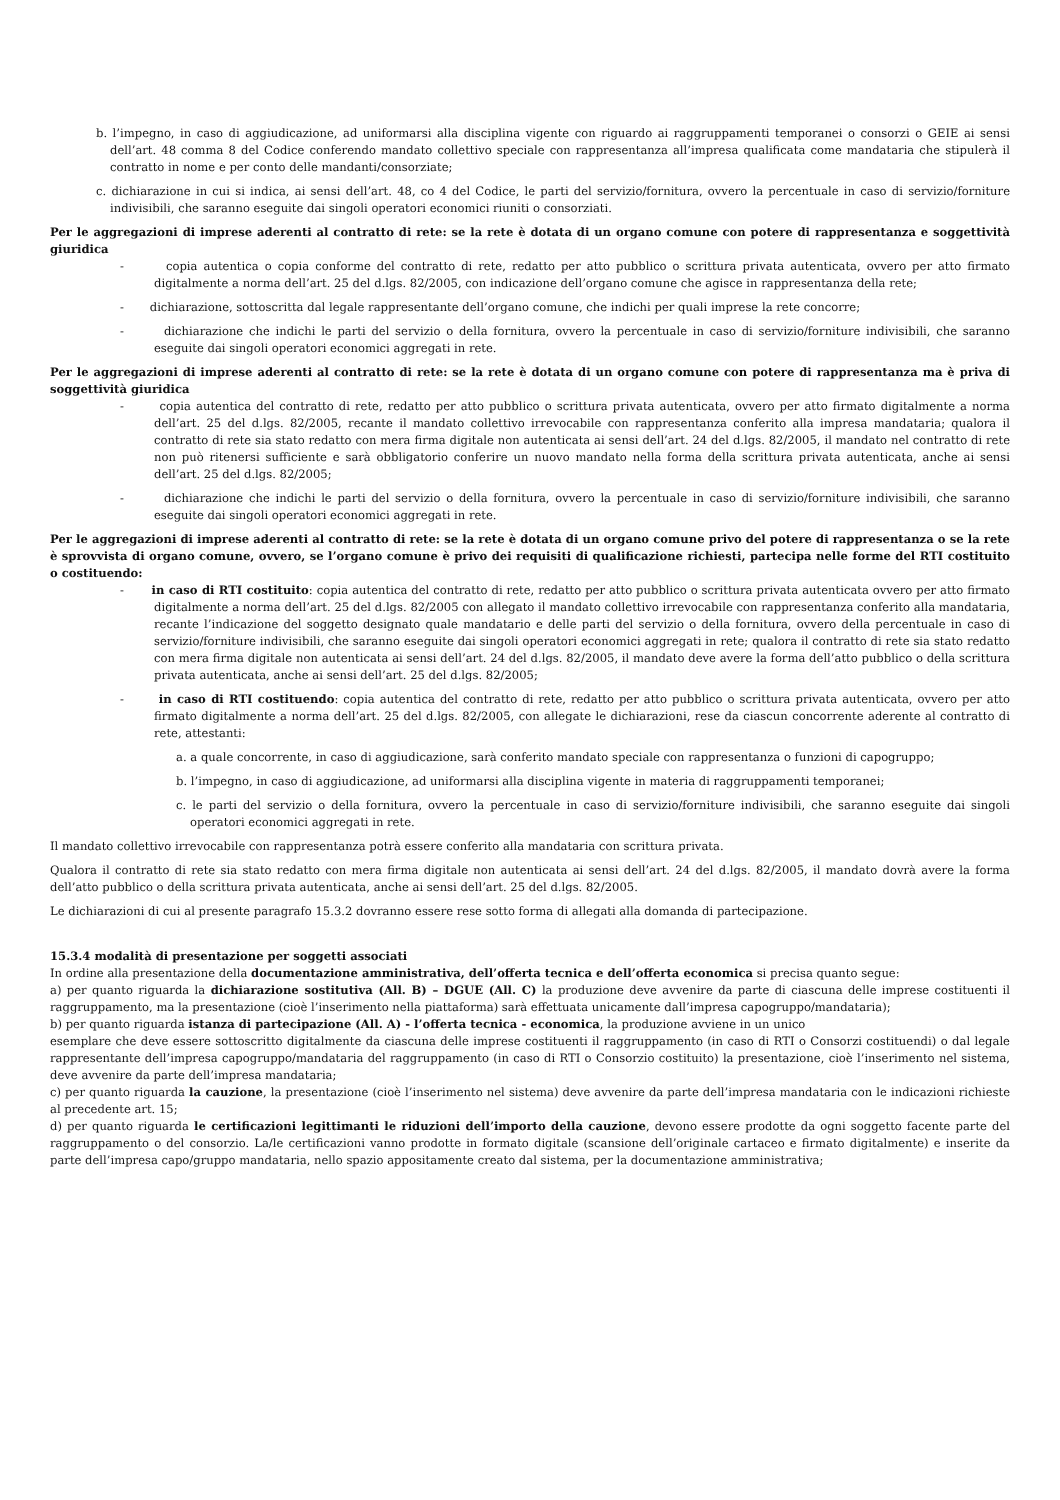b. l’impegno, in caso di aggiudicazione, ad uniformarsi alla disciplina vigente con riguardo ai raggruppamenti temporanei o consorzi o GEIE ai sensi dell’art. 48 comma 8 del Codice conferendo mandato collettivo speciale con rappresentanza all’impresa qualificata come mandataria che stipulerà il contratto in nome e per conto delle mandanti/consorziate;
c. dichiarazione in cui si indica, ai sensi dell’art. 48, co 4 del Codice, le parti del servizio/fornitura, ovvero la percentuale in caso di servizio/forniture indivisibili, che saranno eseguite dai singoli operatori economici riuniti o consorziati.
Per le aggregazioni di imprese aderenti al contratto di rete: se la rete è dotata di un organo comune con potere di rappresentanza e soggettività giuridica
- copia autentica o copia conforme del contratto di rete, redatto per atto pubblico o scrittura privata autenticata, ovvero per atto firmato digitalmente a norma dell’art. 25 del d.lgs. 82/2005, con indicazione dell’organo comune che agisce in rappresentanza della rete;
- dichiarazione, sottoscritta dal legale rappresentante dell’organo comune, che indichi per quali imprese la rete concorre;
- dichiarazione che indichi le parti del servizio o della fornitura, ovvero la percentuale in caso di servizio/forniture indivisibili, che saranno eseguite dai singoli operatori economici aggregati in rete.
Per le aggregazioni di imprese aderenti al contratto di rete: se la rete è dotata di un organo comune con potere di rappresentanza ma è priva di soggettività giuridica
- copia autentica del contratto di rete, redatto per atto pubblico o scrittura privata autenticata, ovvero per atto firmato digitalmente a norma dell’art. 25 del d.lgs. 82/2005, recante il mandato collettivo irrevocabile con rappresentanza conferito alla impresa mandataria; qualora il contratto di rete sia stato redatto con mera firma digitale non autenticata ai sensi dell’art. 24 del d.lgs. 82/2005, il mandato nel contratto di rete non può ritenersi sufficiente e sarà obbligatorio conferire un nuovo mandato nella forma della scrittura privata autenticata, anche ai sensi dell’art. 25 del d.lgs. 82/2005;
- dichiarazione che indichi le parti del servizio o della fornitura, ovvero la percentuale in caso di servizio/forniture indivisibili, che saranno eseguite dai singoli operatori economici aggregati in rete.
Per le aggregazioni di imprese aderenti al contratto di rete: se la rete è dotata di un organo comune privo del potere di rappresentanza o se la rete è sprovvista di organo comune, ovvero, se l’organo comune è privo dei requisiti di qualificazione richiesti, partecipa nelle forme del RTI costituito o costituendo:
- in caso di RTI costituito: copia autentica del contratto di rete, redatto per atto pubblico o scrittura privata autenticata ovvero per atto firmato digitalmente a norma dell’art. 25 del d.lgs. 82/2005 con allegato il mandato collettivo irrevocabile con rappresentanza conferito alla mandataria, recante l’indicazione del soggetto designato quale mandatario e delle parti del servizio o della fornitura, ovvero della percentuale in caso di servizio/forniture indivisibili, che saranno eseguite dai singoli operatori economici aggregati in rete; qualora il contratto di rete sia stato redatto con mera firma digitale non autenticata ai sensi dell’art. 24 del d.lgs. 82/2005, il mandato deve avere la forma dell’atto pubblico o della scrittura privata autenticata, anche ai sensi dell’art. 25 del d.lgs. 82/2005;
- in caso di RTI costituendo: copia autentica del contratto di rete, redatto per atto pubblico o scrittura privata autenticata, ovvero per atto firmato digitalmente a norma dell’art. 25 del d.lgs. 82/2005, con allegate le dichiarazioni, rese da ciascun concorrente aderente al contratto di rete, attestanti:
a. a quale concorrente, in caso di aggiudicazione, sarà conferito mandato speciale con rappresentanza o funzioni di capogruppo;
b. l’impegno, in caso di aggiudicazione, ad uniformarsi alla disciplina vigente in materia di raggruppamenti temporanei;
c. le parti del servizio o della fornitura, ovvero la percentuale in caso di servizio/forniture indivisibili, che saranno eseguite dai singoli operatori economici aggregati in rete.
Il mandato collettivo irrevocabile con rappresentanza potrà essere conferito alla mandataria con scrittura privata.
Qualora il contratto di rete sia stato redatto con mera firma digitale non autenticata ai sensi dell’art. 24 del d.lgs. 82/2005, il mandato dovrà avere la forma dell’atto pubblico o della scrittura privata autenticata, anche ai sensi dell’art. 25 del d.lgs. 82/2005.
Le dichiarazioni di cui al presente paragrafo 15.3.2 dovranno essere rese sotto forma di allegati alla domanda di partecipazione.
15.3.4 modalità di presentazione per soggetti associati
In ordine alla presentazione della documentazione amministrativa, dell’offerta tecnica e dell’offerta economica si precisa quanto segue:
a) per quanto riguarda la dichiarazione sostitutiva (All. B) – DGUE (All. C) la produzione deve avvenire da parte di ciascuna delle imprese costituenti il raggruppamento, ma la presentazione (cioè l’inserimento nella piattaforma) sarà effettuata unicamente dall’impresa capogruppo/mandataria);
b) per quanto riguarda istanza di partecipazione (All. A) - l’offerta tecnica - economica, la produzione avviene in un unico
esemplare che deve essere sottoscritto digitalmente da ciascuna delle imprese costituenti il raggruppamento (in caso di RTI o Consorzi costituendi) o dal legale rappresentante dell’impresa capogruppo/mandataria del raggruppamento (in caso di RTI o Consorzio costituito) la presentazione, cioè l’inserimento nel sistema, deve avvenire da parte dell’impresa mandataria;
c) per quanto riguarda la cauzione, la presentazione (cioè l’inserimento nel sistema) deve avvenire da parte dell’impresa mandataria con le indicazioni richieste al precedente art. 15;
d) per quanto riguarda le certificazioni legittimanti le riduzioni dell’importo della cauzione, devono essere prodotte da ogni soggetto facente parte del raggruppamento o del consorzio. La/le certificazioni vanno prodotte in formato digitale (scansione dell’originale cartaceo e firmato digitalmente) e inserite da parte dell’impresa capo/gruppo mandataria, nello spazio appositamente creato dal sistema, per la documentazione amministrativa;